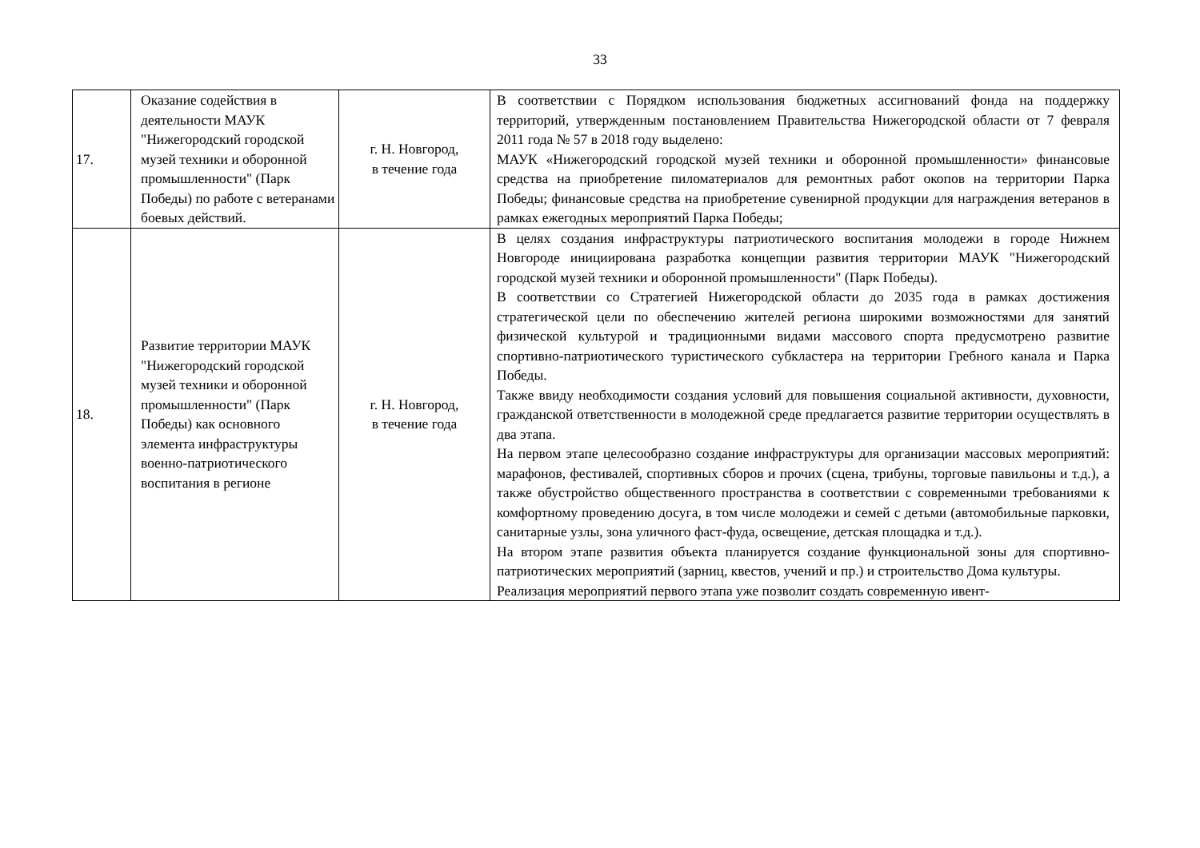33
| 17. | Оказание содействия в деятельности МАУК "Нижегородский городской музей техники и оборонной промышленности" (Парк Победы) по работе с ветеранами боевых действий. | г. Н. Новгород, в течение года | В соответствии с Порядком использования бюджетных ассигнований фонда на поддержку территорий, утвержденным постановлением Правительства Нижегородской области от 7 февраля 2011 года № 57 в 2018 году выделено: МАУК «Нижегородский городской музей техники и оборонной промышленности» финансовые средства на приобретение пиломатериалов для ремонтных работ окопов на территории Парка Победы; финансовые средства на приобретение сувенирной продукции для награждения ветеранов в рамках ежегодных мероприятий Парка Победы; |
| 18. | Развитие территории МАУК "Нижегородский городской музей техники и оборонной промышленности" (Парк Победы) как основного элемента инфраструктуры военно-патриотического воспитания в регионе | г. Н. Новгород, в течение года | В целях создания инфраструктуры патриотического воспитания молодежи в городе Нижнем Новгороде инициирована разработка концепции развития территории МАУК "Нижегородский городской музей техники и оборонной промышленности" (Парк Победы). В соответствии со Стратегией Нижегородской области до 2035 года в рамках достижения стратегической цели по обеспечению жителей региона широкими возможностями для занятий физической культурой и традиционными видами массового спорта предусмотрено развитие спортивно-патриотического туристического субкластера на территории Гребного канала и Парка Победы. Также ввиду необходимости создания условий для повышения социальной активности, духовности, гражданской ответственности в молодежной среде предлагается развитие территории осуществлять в два этапа. На первом этапе целесообразно создание инфраструктуры для организации массовых мероприятий: марафонов, фестивалей, спортивных сборов и прочих (сцена, трибуны, торговые павильоны и т.д.), а также обустройство общественного пространства в соответствии с современными требованиями к комфортному проведению досуга, в том числе молодежи и семей с детьми (автомобильные парковки, санитарные узлы, зона уличного фаст-фуда, освещение, детская площадка и т.д.). На втором этапе развития объекта планируется создание функциональной зоны для спортивно-патриотических мероприятий (зарниц, квестов, учений и пр.) и строительство Дома культуры. Реализация мероприятий первого этапа уже позволит создать современную ивент- |